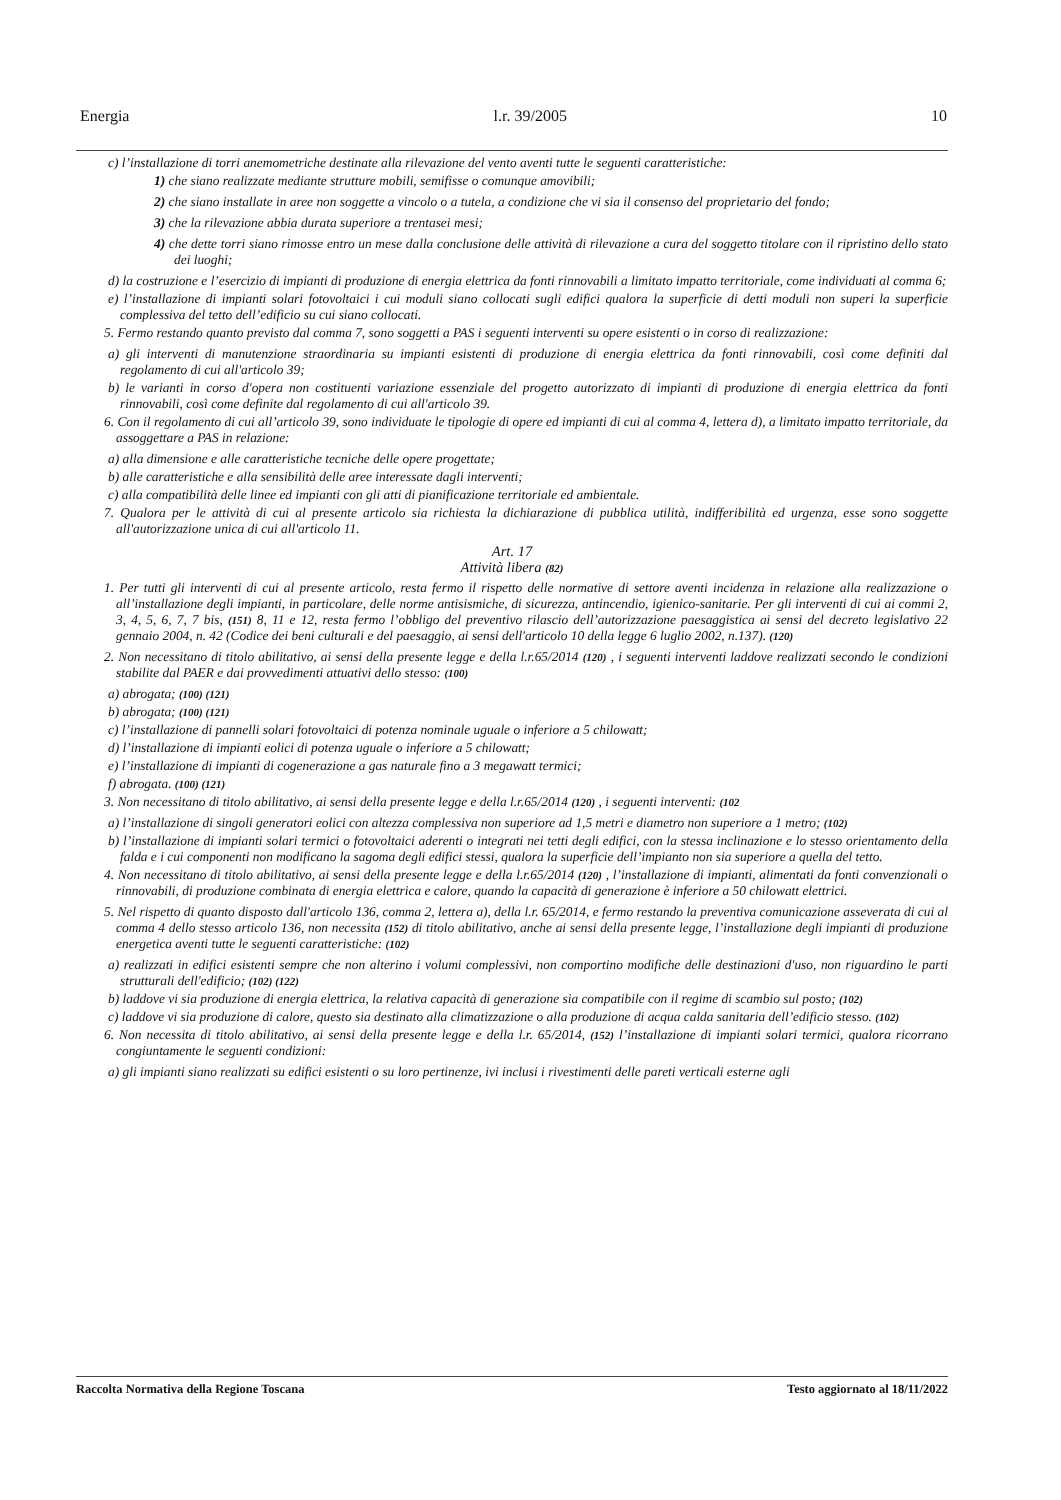Energia l.r. 39/2005 10
c) l’installazione di torri anemometriche destinate alla rilevazione del vento aventi tutte le seguenti caratteristiche:
1) che siano realizzate mediante strutture mobili, semifisse o comunque amovibili;
2) che siano installate in aree non soggette a vincolo o a tutela, a condizione che vi sia il consenso del proprietario del fondo;
3) che la rilevazione abbia durata superiore a trentasei mesi;
4) che dette torri siano rimosse entro un mese dalla conclusione delle attività di rilevazione a cura del soggetto titolare con il ripristino dello stato dei luoghi;
d) la costruzione e l’esercizio di impianti di produzione di energia elettrica da fonti rinnovabili a limitato impatto territoriale, come individuati al comma 6;
e) l’installazione di impianti solari fotovoltaici i cui moduli siano collocati sugli edifici qualora la superficie di detti moduli non superi la superficie complessiva del tetto dell’edificio su cui siano collocati.
5. Fermo restando quanto previsto dal comma 7, sono soggetti a PAS i seguenti interventi su opere esistenti o in corso di realizzazione:
a) gli interventi di manutenzione straordinaria su impianti esistenti di produzione di energia elettrica da fonti rinnovabili, così come definiti dal regolamento di cui all'articolo 39;
b) le varianti in corso d'opera non costituenti variazione essenziale del progetto autorizzato di impianti di produzione di energia elettrica da fonti rinnovabili, così come definite dal regolamento di cui all'articolo 39.
6. Con il regolamento di cui all’articolo 39, sono individuate le tipologie di opere ed impianti di cui al comma 4, lettera d), a limitato impatto territoriale, da assoggettare a PAS in relazione:
a) alla dimensione e alle caratteristiche tecniche delle opere progettate;
b) alle caratteristiche e alla sensibilità delle aree interessate dagli interventi;
c) alla compatibilità delle linee ed impianti con gli atti di pianificazione territoriale ed ambientale.
7. Qualora per le attività di cui al presente articolo sia richiesta la dichiarazione di pubblica utilità, indifferibilità ed urgenza, esse sono soggette all'autorizzazione unica di cui all'articolo 11.
Art. 17
Attività libera (82)
1. Per tutti gli interventi di cui al presente articolo, resta fermo il rispetto delle normative di settore aventi incidenza in relazione alla realizzazione o all’installazione degli impianti, in particolare, delle norme antisismiche, di sicurezza, antincendio, igienico-sanitarie. Per gli interventi di cui ai commi 2, 3, 4, 5, 6, 7, 7 bis, (151) 8, 11 e 12, resta fermo l’obbligo del preventivo rilascio dell’autorizzazione paesaggistica ai sensi del decreto legislativo 22 gennaio 2004, n. 42 (Codice dei beni culturali e del paesaggio, ai sensi dell'articolo 10 della legge 6 luglio 2002, n.137). (120)
2. Non necessitano di titolo abilitativo, ai sensi della presente legge e della l.r.65/2014 (120) , i seguenti interventi laddove realizzati secondo le condizioni stabilite dal PAER e dai provvedimenti attuativi dello stesso: (100)
a) abrogata; (100) (121)
b) abrogata; (100) (121)
c) l’installazione di pannelli solari fotovoltaici di potenza nominale uguale o inferiore a 5 chilowatt;
d) l’installazione di impianti eolici di potenza uguale o inferiore a 5 chilowatt;
e) l’installazione di impianti di cogenerazione a gas naturale fino a 3 megawatt termici;
f) abrogata. (100) (121)
3. Non necessitano di titolo abilitativo, ai sensi della presente legge e della l.r.65/2014 (120) , i seguenti interventi: (102
a) l’installazione di singoli generatori eolici con altezza complessiva non superiore ad 1,5 metri e diametro non superiore a 1 metro; (102)
b) l’installazione di impianti solari termici o fotovoltaici aderenti o integrati nei tetti degli edifici, con la stessa inclinazione e lo stesso orientamento della falda e i cui componenti non modificano la sagoma degli edifici stessi, qualora la superficie dell’impianto non sia superiore a quella del tetto.
4. Non necessitano di titolo abilitativo, ai sensi della presente legge e della l.r.65/2014 (120) , l’installazione di impianti, alimentati da fonti convenzionali o rinnovabili, di produzione combinata di energia elettrica e calore, quando la capacità di generazione è inferiore a 50 chilowatt elettrici.
5. Nel rispetto di quanto disposto dall'articolo 136, comma 2, lettera a), della l.r. 65/2014, e fermo restando la preventiva comunicazione asseverata di cui al comma 4 dello stesso articolo 136, non necessita (152) di titolo abilitativo, anche ai sensi della presente legge, l’installazione degli impianti di produzione energetica aventi tutte le seguenti caratteristiche: (102)
a) realizzati in edifici esistenti sempre che non alterino i volumi complessivi, non comportino modifiche delle destinazioni d'uso, non riguardino le parti strutturali dell'edificio; (102) (122)
b) laddove vi sia produzione di energia elettrica, la relativa capacità di generazione sia compatibile con il regime di scambio sul posto; (102)
c) laddove vi sia produzione di calore, questo sia destinato alla climatizzazione o alla produzione di acqua calda sanitaria dell’edificio stesso. (102)
6. Non necessita di titolo abilitativo, ai sensi della presente legge e della l.r. 65/2014, (152) l’installazione di impianti solari termici, qualora ricorrano congiuntamente le seguenti condizioni:
a) gli impianti siano realizzati su edifici esistenti o su loro pertinenze, ivi inclusi i rivestimenti delle pareti verticali esterne agli
Raccolta Normativa della Regione Toscana Testo aggiornato al 18/11/2022